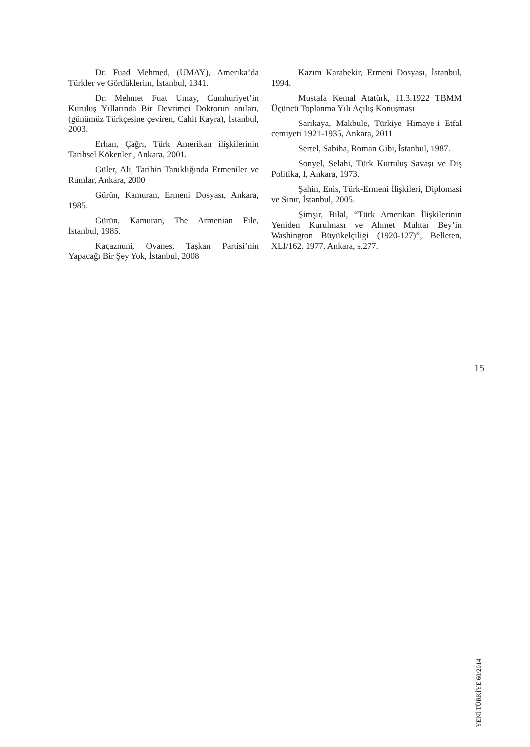Dr. Fuad Mehmed, (UMAY), Amerika’da Türkler ve Gördüklerim, İstanbul, 1341.
Dr. Mehmet Fuat Umay, Cumhuriyet’in Kuruluş Yıllarında Bir Devrimci Doktorun anıları, (günümüz Türkçesine çeviren, Cahit Kayra), İstanbul, 2003.
Erhan, Çağrı, Türk Amerikan ilişkilerinin Tarihsel Kökenleri, Ankara, 2001.
Güler, Ali, Tarihin Tanıklığında Ermeniler ve Rumlar, Ankara, 2000
Gürün, Kamuran, Ermeni Dosyası, Ankara, 1985.
Gürün, Kamuran, The Armenian File, İstanbul, 1985.
Kaçaznuni, Ovanes, Taşkan Partisi’nin Yapacağı Bir Şey Yok, İstanbul, 2008
Kazım Karabekir, Ermeni Dosyası, İstanbul, 1994.
Mustafa Kemal Atatürk, 11.3.1922 TBMM Üçüncü Toplanma Yılı Açılış Konuşması
Sarıkaya, Makbule, Türkiye Himaye-i Etfal cemiyeti 1921-1935, Ankara, 2011
Sertel, Sabiha, Roman Gibi, İstanbul, 1987.
Sonyel, Selahi, Türk Kurtuluş Savaşı ve Dış Politika, I, Ankara, 1973.
Şahin, Enis, Türk-Ermeni İlişkileri, Diplomasi ve Sınır, İstanbul, 2005.
Şimşir, Bilal, “Türk Amerikan İlişkilerinin Yeniden Kurulması ve Ahmet Muhtar Bey’in Washington Büyükelçiliği (1920-127)”, Belleten, XLI/162, 1977, Ankara, s.277.
15
YENİ TÜRKİYE 60/2014